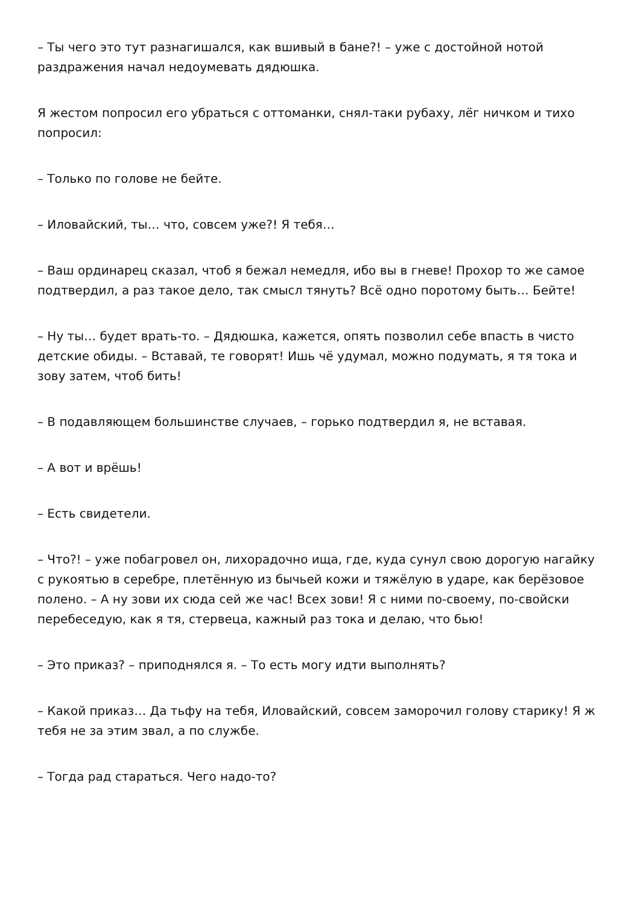– Ты чего это тут разнагишался, как вшивый в бане?! – уже с достойной нотой раздражения начал недоумевать дядюшка.
Я жестом попросил его убраться с оттоманки, снял-таки рубаху, лёг ничком и тихо попросил:
– Только по голове не бейте.
– Иловайский, ты… что, совсем уже?! Я тебя…
– Ваш ординарец сказал, чтоб я бежал немедля, ибо вы в гневе! Прохор то же самое подтвердил, а раз такое дело, так смысл тянуть? Всё одно поротому быть… Бейте!
– Ну ты… будет врать-то. – Дядюшка, кажется, опять позволил себе впасть в чисто детские обиды. – Вставай, те говорят! Ишь чё удумал, можно подумать, я тя тока и зову затем, чтоб бить!
– В подавляющем большинстве случаев, – горько подтвердил я, не вставая.
– А вот и врёшь!
– Есть свидетели.
– Что?! – уже побагровел он, лихорадочно ища, где, куда сунул свою дорогую нагайку с рукоятью в серебре, плетённую из бычьей кожи и тяжёлую в ударе, как берёзовое полено. – А ну зови их сюда сей же час! Всех зови! Я с ними по-своему, по-свойски перебеседую, как я тя, стервеца, кажный раз тока и делаю, что бью!
– Это приказ? – приподнялся я. – То есть могу идти выполнять?
– Какой приказ… Да тьфу на тебя, Иловайский, совсем заморочил голову старику! Я ж тебя не за этим звал, а по службе.
– Тогда рад стараться. Чего надо-то?